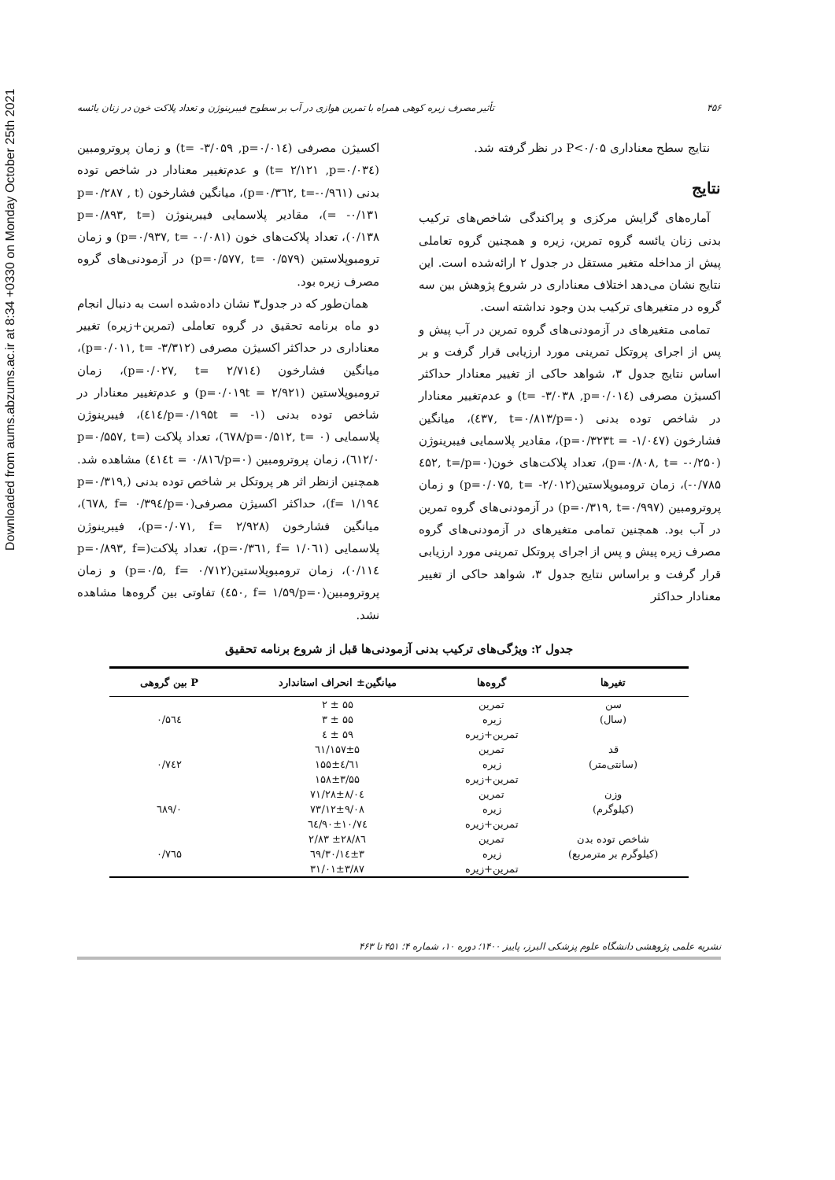Downloaded from aums.abzums.ac.ir at 8:34 +0330 on Monday October 25th 2021
۴۵۶ تأثیر مصرف زیره کوهی همراه با تمرین هوازی در آب بر سطوح فیبرینوژن و تعداد پلاکت خون در زنان یائسه
نتایج سطح معناداری P<۰/۰۵ در نظر گرفته شد.
نتایج
آماره‌های گرایش مرکزی و پراکندگی شاخص‌های ترکیب بدنی زنان یائسه گروه تمرین، زیره و همچنین گروه تعاملی پیش از مداخله متغیر مستقل در جدول ۲ ارائه‌شده است. این نتایج نشان می‌دهد اختلاف معناداری در شروع پژوهش بین سه گروه در متغیرهای ترکیب بدن وجود نداشته است.
تمامی متغیرهای در آزمودنی‌های گروه تمرین در آب پیش و پس از اجرای پروتکل تمرینی مورد ارزیابی قرار گرفت و بر اساس نتایج جدول ۳، شواهد حاکی از تغییر معنادار حداکثر اکسیژن مصرفی (p=۰/۰۱٤, t= -۳/۰۳۸) و عدم‌تغییر معنادار در شاخص توده بدنی (p=۰/٤۳۷, t=۰/۸۱۳)، میانگین فشارخون (p=۰/۳۲۳t = -۱/۰٤۷)، مقادیر پلاسمایی فیبرینوژن (p=۰/۸۰۸, t= -۰/۲۵۰)، تعداد پلاکت‌های خون(p=۰/٤۵۲, t= -۰/۷۸۵)، زمان ترومبوپلاستین(p=۰/۰۷۵, t= -۲/۰۱۲) و زمان پروترومبین (p=۰/۳۱۹, t=۰/۹۹۷) در آزمودنی‌های گروه تمرین در آب بود. همچنین تمامی متغیرهای در آزمودنی‌های گروه مصرف زیره پیش و پس از اجرای پروتکل تمرینی مورد ارزیابی قرار گرفت و براساس نتایج جدول ۳، شواهد حاکی از تغییر معنادار حداکثر
اکسیژن مصرفی (p=۰/۰۱٤, t= -۳/۰۵۹) و زمان پروترومبین (p=۰/۰۳٤, t= ۲/۱۲۱) و عدم‌تغییر معنادار در شاخص توده بدنی (p=۰/۳٦۲, t=-۰/۹٦۱)، میانگین فشارخون (p=۰/۲۸۷ , t = -۰/۱۳۱)، مقادیر پلاسمایی فیبرینوژن (p=۰/۸۹۳, t= ۰/۱۳۸)، تعداد پلاکت‌های خون (p=۰/۹۳۷, t= -۰/۰۸۱) و زمان ترومبوپلاستین (p=۰/۵۷۷, t= ۰/۵۷۹) در آزمودنی‌های گروه مصرف زیره بود.
همان‌طور که در جدول۳ نشان داده‌شده است به دنبال انجام دو ماه برنامه تحقیق در گروه تعاملی (تمرین+زیره) تغییر معناداری در حداکثر اکسیژن مصرفی (p=۰/۰۱۱, t= -۳/۳۱۲)، میانگین فشارخون (p=۰/۰۲۷, t= ۲/۷۱٤)، زمان ترومبوپلاستین (p=۰/۰۱۹t = ۲/۹۲۱) و عدم‌تغییر معنادار در شاخص توده بدنی (p=۰/۱۹۵t = -۱/٤۱٤)، فیبرینوژن پلاسمایی (p=۰/۵۱۲, t= ۰/٦۷۸)، تعداد پلاکت (p=۰/۵۵۷, t= ۰/٦۱۲)، زمان پروترومبین (p=۰/٤۱٤t = ۰/۸۱٦) مشاهده شد. همچنین ازنظر اثر هر پروتکل بر شاخص توده بدنی (p=۰/۳۱۹, f= ۱/۱۹٤)، حداکثر اکسیژن مصرفی(p=۰/٦۷۸, f= ۰/۳۹٤)، میانگین فشارخون (p=۰/۰۷۱, f= ۲/۹۲۸)، فیبرینوژن پلاسمایی (p=۰/۳٦۱, f= ۱/۰٦۱)، تعداد پلاکت(p=۰/۸۹۳, f= ۰/۱۱٤)، زمان ترومبوپلاستین(p=۰/۵, f= ۰/۷۱۲) و زمان پروترومبین(p=۰/٤۵۰, f= ۱/۵۹) تفاوتی بین گروه‌ها مشاهده نشد.
جدول ۲: ویژگی‌های ترکیب بدنی آزمودنی‌ها قبل از شروع برنامه تحقیق
| تغیرها | گروه‌ها | میانگین± انحراف استاندارد | P بین گروهی |
| --- | --- | --- | --- |
| سن | تمرین | ۵۵ ± ۲ | |
| (سال) | زیره | ۵۵ ± ۳ | ۰/۵٦٤ |
| | تمرین+زیره | ۵۹ ± ٤ | |
| قد | تمرین | ۱۵۷±۵/٦۱ | |
| (سانتی‌متر) | زیره | ۱۵۵±٤/٦۱ | ۰/۷٤۲ |
| | تمرین+زیره | ۱۵۸±۳/۵۵ | |
| وزن | تمرین | ۷۱/۲۸±۸/۰٤ | |
| (کیلوگرم) | زیره | ۷۳/۱۲±۹/۰۸ | ۰/٦۸۹ |
| | تمرین+زیره | ۷٤/۹۰±۱۰/٦٤ | |
| شاخص توده بدن | تمرین | ۲۸/۸٦± ۲/۸۳ | |
| (کیلوگرم بر مترمربع) | زیره | ۳۰/۱٤±۳/٦۹ | ۰/۷٦۵ |
| | تمرین+زیره | ۳۱/۰۱±۳/۸۷ | |
نشریه علمی پژوهشی دانشگاه علوم پزشکی البرز، پاییز ۱۴۰۰؛ دوره ۱۰، شماره ۴؛ ۴۵۱ تا ۴۶۳